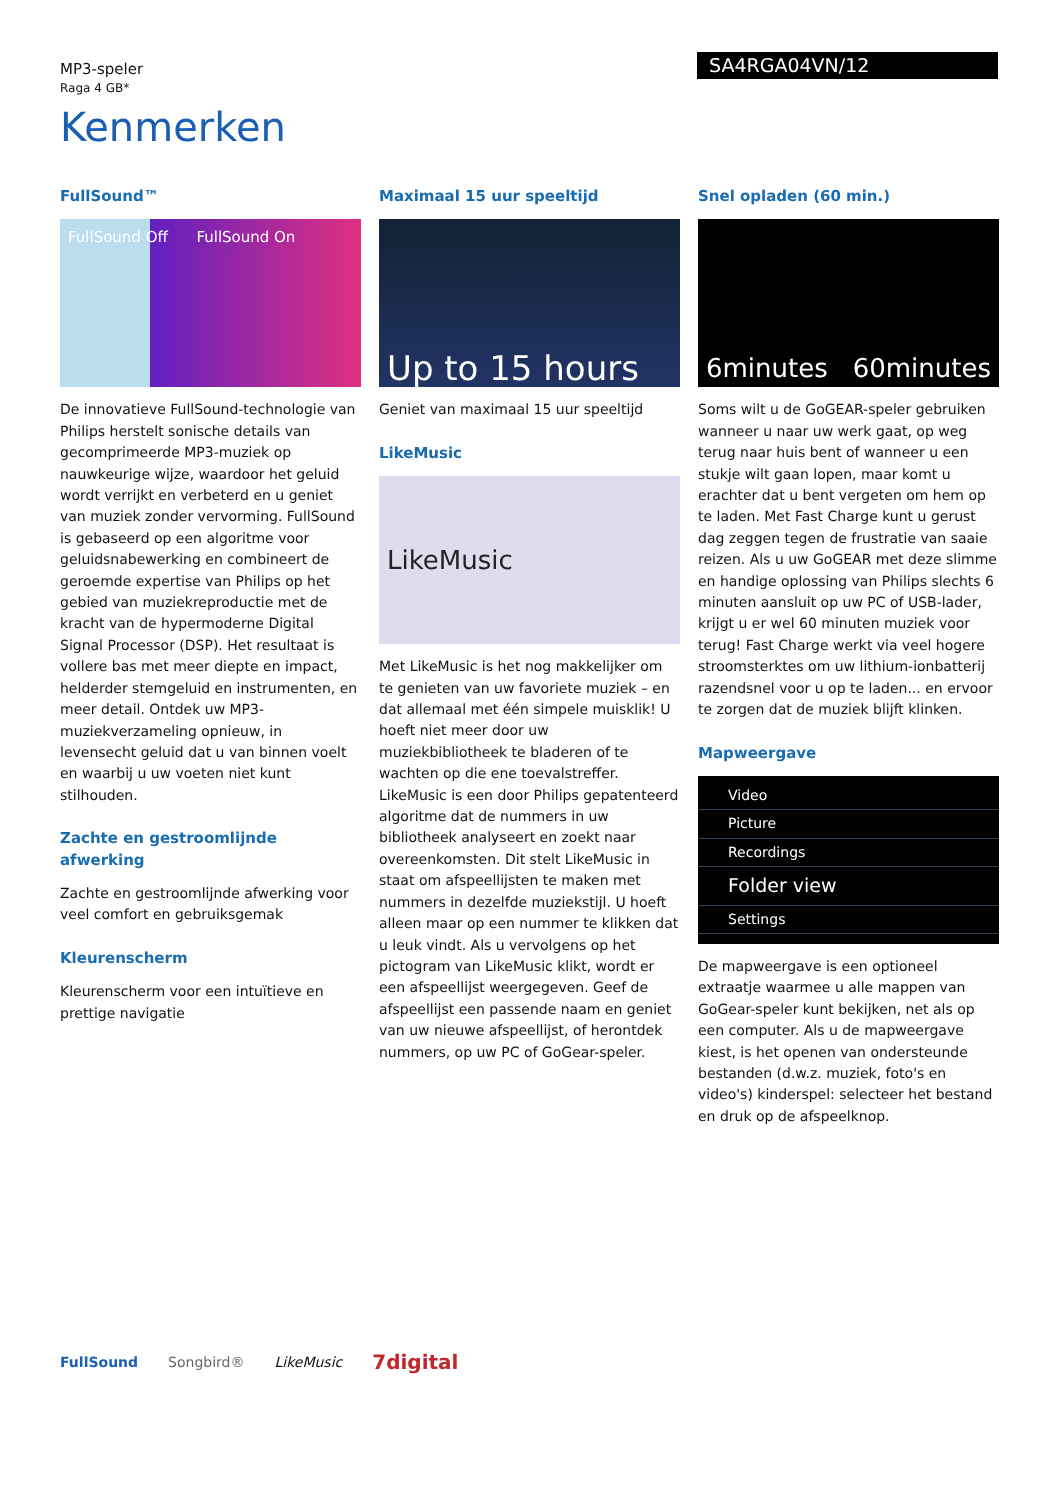MP3-speler
Raga 4 GB*
SA4RGA04VN/12
Kenmerken
FullSound™
FullSound Off FullSound On
De innovatieve FullSound-technologie van Philips herstelt sonische details van gecomprimeerde MP3-muziek op nauwkeurige wijze, waardoor het geluid wordt verrijkt en verbeterd en u geniet van muziek zonder vervorming. FullSound is gebaseerd op een algoritme voor geluidsnabewerking en combineert de geroemde expertise van Philips op het gebied van muziekreproductie met de kracht van de hypermoderne Digital Signal Processor (DSP). Het resultaat is vollere bas met meer diepte en impact, helderder stemgeluid en instrumenten, en meer detail. Ontdek uw MP3-muziekverzameling opnieuw, in levensecht geluid dat u van binnen voelt en waarbij u uw voeten niet kunt stilhouden.
Zachte en gestroomlijnde afwerking
Zachte en gestroomlijnde afwerking voor veel comfort en gebruiksgemak
Kleurenscherm
Kleurenscherm voor een intuïtieve en prettige navigatie
Maximaal 15 uur speeltijd
Up to 15 hours
Geniet van maximaal 15 uur speeltijd
LikeMusic
LikeMusic
Met LikeMusic is het nog makkelijker om te genieten van uw favoriete muziek – en dat allemaal met één simpele muisklik! U hoeft niet meer door uw muziekbibliotheek te bladeren of te wachten op die ene toevalstreffer. LikeMusic is een door Philips gepatenteerd algoritme dat de nummers in uw bibliotheek analyseert en zoekt naar overeenkomsten. Dit stelt LikeMusic in staat om afspeellijsten te maken met nummers in dezelfde muziekstijl. U hoeft alleen maar op een nummer te klikken dat u leuk vindt. Als u vervolgens op het pictogram van LikeMusic klikt, wordt er een afspeellijst weergegeven. Geef de afspeellijst een passende naam en geniet van uw nieuwe afspeellijst, of herontdek nummers, op uw PC of GoGear-speler.
Snel opladen (60 min.)
6minutes 60minutes
Soms wilt u de GoGEAR-speler gebruiken wanneer u naar uw werk gaat, op weg terug naar huis bent of wanneer u een stukje wilt gaan lopen, maar komt u erachter dat u bent vergeten om hem op te laden. Met Fast Charge kunt u gerust dag zeggen tegen de frustratie van saaie reizen. Als u uw GoGEAR met deze slimme en handige oplossing van Philips slechts 6 minuten aansluit op uw PC of USB-lader, krijgt u er wel 60 minuten muziek voor terug! Fast Charge werkt via veel hogere stroomsterktes om uw lithium-ionbatterij razendsnel voor u op te laden... en ervoor te zorgen dat de muziek blijft klinken.
Mapweergave
Video
Picture
Recordings
Folder view
Settings
De mapweergave is een optioneel extraatje waarmee u alle mappen van GoGear-speler kunt bekijken, net als op een computer. Als u de mapweergave kiest, is het openen van ondersteunde bestanden (d.w.z. muziek, foto's en video's) kinderspel: selecteer het bestand en druk op de afspeelknop.
FullSound Songbird® LikeMusic 7digital